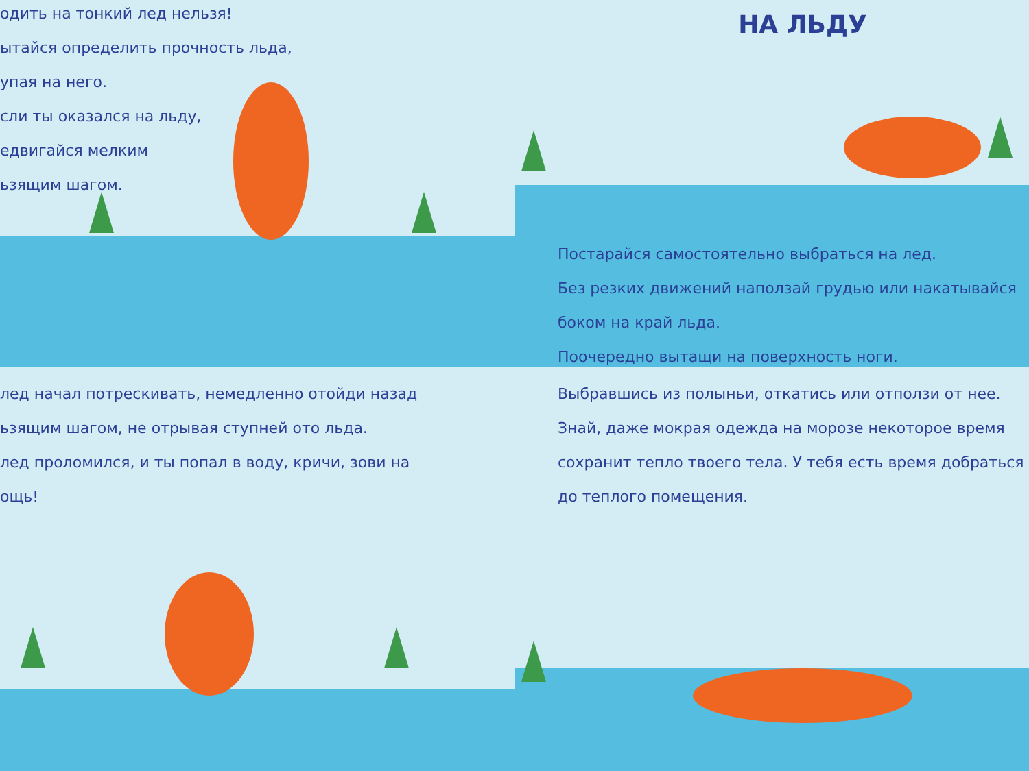одить на тонкий лед нельзя!
ытайся определить прочность льда,
упая на него.
сли ты оказался на льду,
едвигайся мелким
ьзящим шагом.
НА ЛЬДУ
Постарайся самостоятельно выбраться на лед.
Без резких движений наползай грудью или накатывайся
боком на край льда.
Поочередно вытащи на поверхность ноги.
лед начал потрескивать, немедленно отойди назад
ьзящим шагом, не отрывая ступней ото льда.
лед проломился, и ты попал в воду, кричи, зови на
ощь!
Выбравшись из полыньи, откатись или отползи от нее.
Знай, даже мокрая одежда на морозе некоторое время
сохранит тепло твоего тела. У тебя есть время добраться
до теплого помещения.